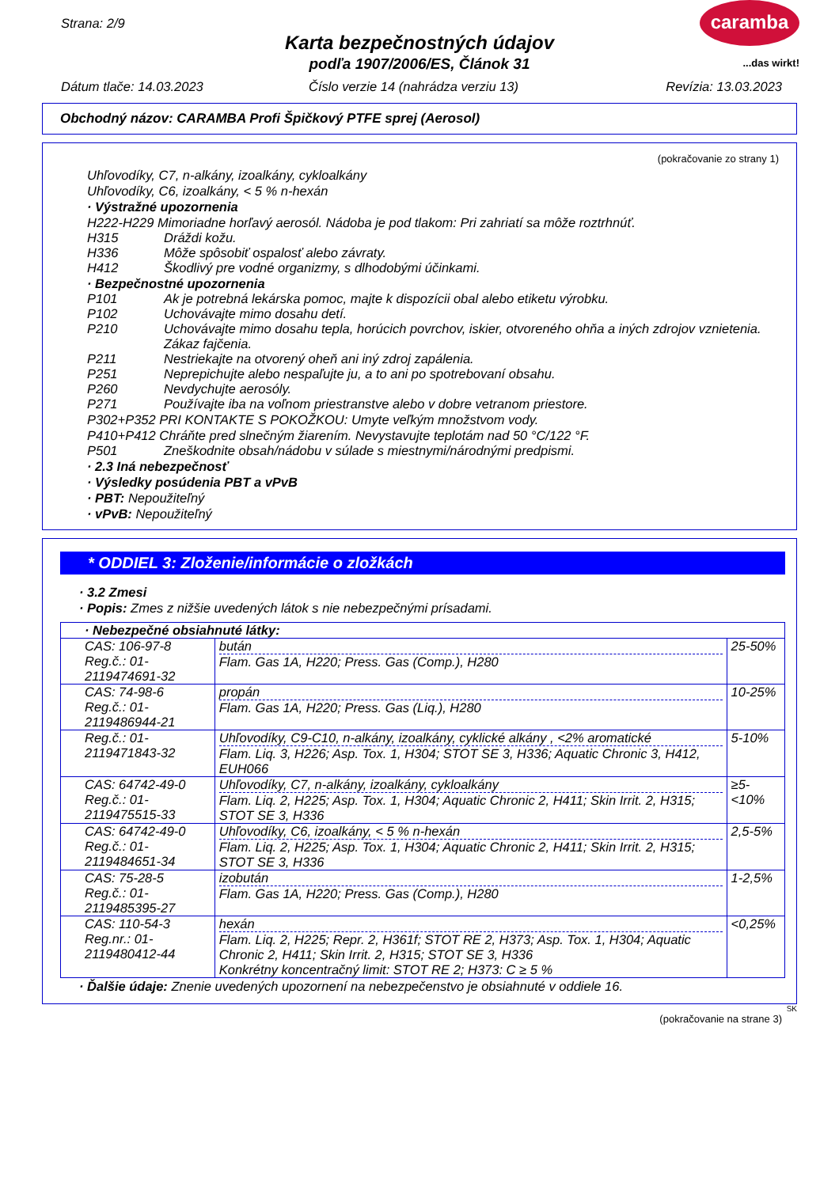Strana: 2/9
Karta bezpečnostných údajov
podľa 1907/2006/ES, Článok 31
caramba
...das wirkt!
Dátum tlače: 14.03.2023
Číslo verzie 14 (nahrádza verziu 13)
Revízia: 13.03.2023
Obchodný názov: CARAMBA Profi Špičkový PTFE sprej (Aerosol)
(pokračovanie zo strany 1)
Uhľovodíky, C7, n-alkány, izoalkány, cykloalkány
Uhľovodíky, C6, izoalkány, < 5 % n-hexán
· Výstražné upozornenia
H222-H229 Mimoriadne horľavý aerosól. Nádoba je pod tlakom: Pri zahriatí sa môže roztrhnúť.
H315 Dráždi kožu.
H336 Môže spôsobiť ospalosť alebo závraty.
H412 Škodlivý pre vodné organizmy, s dlhodobými účinkami.
· Bezpečnostné upozornenia
P101 Ak je potrebná lekárska pomoc, majte k dispozícii obal alebo etiketu výrobku.
P102 Uchovávajte mimo dosahu detí.
P210 Uchovávajte mimo dosahu tepla, horúcich povrchov, iskier, otvoreného ohňa a iných zdrojov vznietenia. Zákaz fajčenia.
P211 Nestriekajte na otvorený oheň ani iný zdroj zapálenia.
P251 Neprepichujte alebo nespaľujte ju, a to ani po spotrebovaní obsahu.
P260 Nevdychujte aerosóly.
P271 Používajte iba na voľnom priestranstve alebo v dobre vetranom priestore.
P302+P352 PRI KONTAKTE S POKOŽKOU: Umyte veľkým množstvom vody.
P410+P412 Chráňte pred slnečným žiarením. Nevystavujte teplotám nad 50 °C/122 °F.
P501 Zneškodnite obsah/nádobu v súlade s miestnymi/národnými predpismi.
· 2.3 Iná nebezpečnosť
· Výsledky posúdenia PBT a vPvB
· PBT: Nepoužiteľný
· vPvB: Nepoužiteľný
* ODDIEL 3: Zloženie/informácie o zložkách
· 3.2 Zmesi
· Popis: Zmes z nižšie uvedených látok s nie nebezpečnými prísadami.
| · Nebezpečné obsiahnuté látky: | | |
| CAS: 106-97-8 Reg.č.: 01-2119474691-32 | bután Flam. Gas 1A, H220; Press. Gas (Comp.), H280 | 25-50% |
| CAS: 74-98-6 Reg.č.: 01-2119486944-21 | propán Flam. Gas 1A, H220; Press. Gas (Liq.), H280 | 10-25% |
| Reg.č.: 01-2119471843-32 | Uhľovodíky, C9-C10, n-alkány, izoalkány, cyklické alkány , <2% aromatické Flam. Liq. 3, H226; Asp. Tox. 1, H304; STOT SE 3, H336; Aquatic Chronic 3, H412, EUH066 | 5-10% |
| CAS: 64742-49-0 Reg.č.: 01-2119475515-33 | Uhľovodíky, C7, n-alkány, izoalkány, cykloalkány Flam. Liq. 2, H225; Asp. Tox. 1, H304; Aquatic Chronic 2, H411; Skin Irrit. 2, H315; STOT SE 3, H336 | ≥5-<10% |
| CAS: 64742-49-0 Reg.č.: 01-2119484651-34 | Uhľovodíky, C6, izoalkány, < 5 % n-hexán Flam. Liq. 2, H225; Asp. Tox. 1, H304; Aquatic Chronic 2, H411; Skin Irrit. 2, H315; STOT SE 3, H336 | 2,5-5% |
| CAS: 75-28-5 Reg.č.: 01-2119485395-27 | izobután Flam. Gas 1A, H220; Press. Gas (Comp.), H280 | 1-2,5% |
| CAS: 110-54-3 Reg.nr.: 01-2119480412-44 | hexán Flam. Liq. 2, H225; Repr. 2, H361f; STOT RE 2, H373; Asp. Tox. 1, H304; Aquatic Chronic 2, H411; Skin Irrit. 2, H315; STOT SE 3, H336 Konkrétny koncentračný limit: STOT RE 2; H373: C ≥ 5 % | <0,25% |
· Ďalšie údaje: Znenie uvedených upozornení na nebezpečenstvo je obsiahnuté v oddiele 16.
SK
(pokračovanie na strane 3)